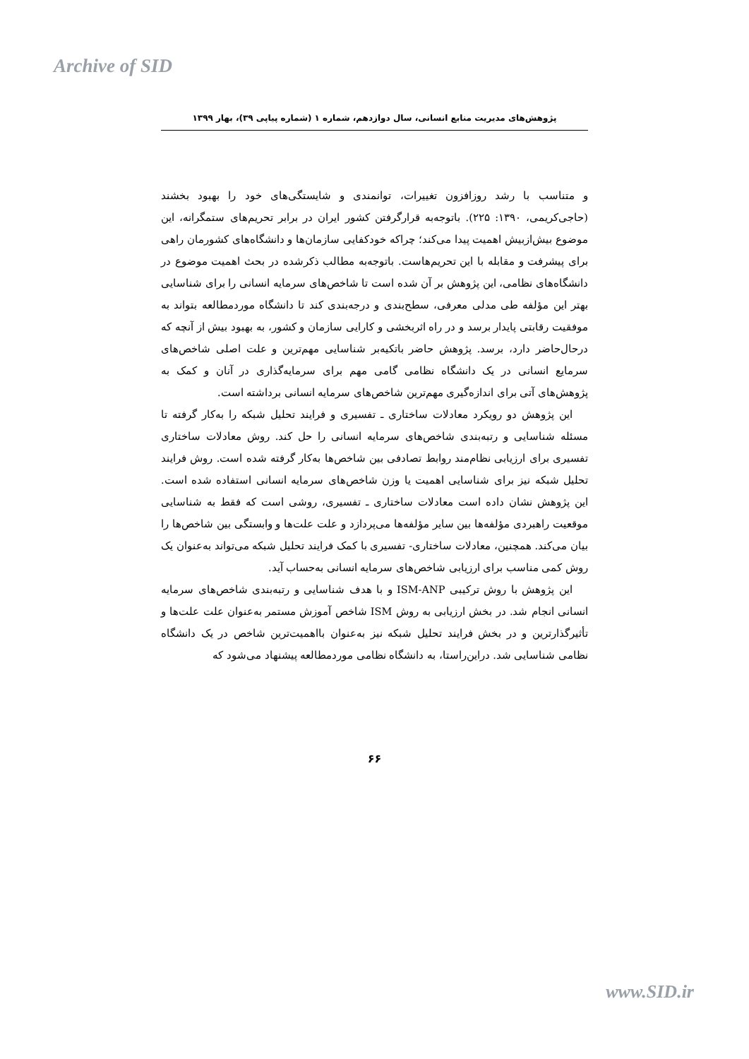Archive of SID
پژوهش‌های مدیریت منابع انسانی، سال دوازدهم، شماره ۱ (شماره پیاپی ۳۹)، بهار ۱۳۹۹
و متناسب با رشد روزافزون تغییرات، توانمندی و شایستگی‌های خود را بهبود بخشند (حاجی‌کریمی، ۱۳۹۰: ۲۲۵). باتوجه‌به قرارگرفتن کشور ایران در برابر تحریم‌های ستمگرانه، این موضوع بیش‌ازبیش اهمیت پیدا می‌کند؛ چراکه خودکفایی سازمان‌ها و دانشگاه‌های کشورمان راهی برای پیشرفت و مقابله با این تحریم‌هاست. باتوجه‌به مطالب ذکرشده در بحث اهمیت موضوع در دانشگاه‌های نظامی، این پژوهش بر آن شده است تا شاخص‌های سرمایه انسانی را برای شناسایی بهتر این مؤلفه طی مدلی معرفی، سطح‌بندی و درجه‌بندی کند تا دانشگاه موردمطالعه بتواند به موفقیت رقابتی پایدار برسد و در راه اثربخشی و کارایی سازمان و کشور، به بهبود بیش از آنچه که درحال‌حاضر دارد، برسد. پژوهش حاضر باتکیه‌بر شناسایی مهم‌ترین و علت اصلی شاخص‌های سرمایع انسانی در یک دانشگاه نظامی گامی مهم برای سرمایه‌گذاری در آنان و کمک به پژوهش‌های آتی برای اندازه‌گیری مهم‌ترین شاخص‌های سرمایه انسانی برداشته است.
این پژوهش دو رویکرد معادلات ساختاری ـ تفسیری و فرایند تحلیل شبکه را به‌کار گرفته تا مسئله شناسایی و رتبه‌بندی شاخص‌های سرمایه انسانی را حل کند. روش معادلات ساختاری تفسیری برای ارزیابی نظام‌مند روابط تصادفی بین شاخص‌ها به‌کار گرفته شده است. روش فرایند تحلیل شبکه نیز برای شناسایی اهمیت یا وزن شاخص‌های سرمایه انسانی استفاده شده است. این پژوهش نشان داده است معادلات ساختاری ـ تفسیری، روشی است که فقط به شناسایی موقعیت راهبردی مؤلفه‌ها بین سایر مؤلفه‌ها می‌پردازد و علت علت‌ها و وابستگی بین شاخص‌ها را بیان می‌کند. همچنین، معادلات ساختاری- تفسیری با کمک فرایند تحلیل شبکه می‌تواند به‌عنوان یک روش کمی مناسب برای ارزیابی شاخص‌های سرمایه انسانی به‌حساب آید.
این پژوهش با روش ترکیبی ISM-ANP و با هدف شناسایی و رتبه‌بندی شاخص‌های سرمایه انسانی انجام شد. در بخش ارزیابی به روش ISM شاخص آموزش مستمر به‌عنوان علت علت‌ها و تأثیرگذارترین و در بخش فرایند تحلیل شبکه نیز به‌عنوان بااهمیت‌ترین شاخص در یک دانشگاه نظامی شناسایی شد. دراین‌راستا، به دانشگاه نظامی موردمطالعه پیشنهاد می‌شود که
۶۶
www.SID.ir